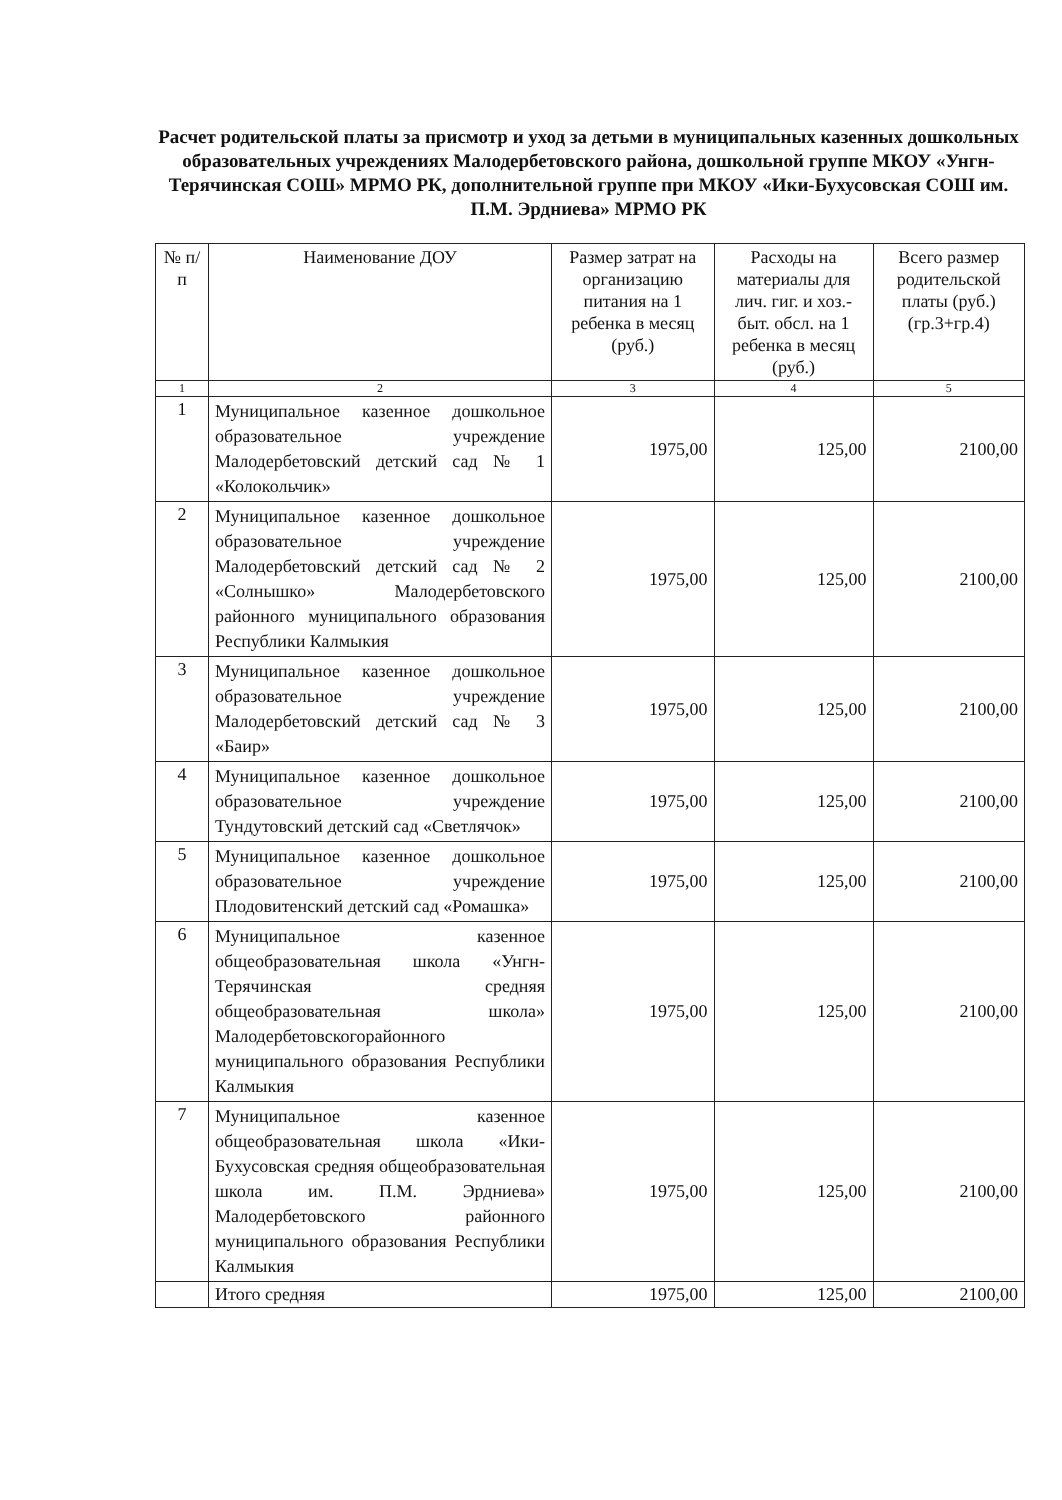Расчет родительской платы за присмотр и уход за детьми в муниципальных казенных дошкольных образовательных учреждениях Малодербетовского района, дошкольной группе МКОУ «Унгн-Терячинская СОШ» МРМО РК, дополнительной группе при МКОУ «Ики-Бухусовская СОШ им. П.М. Эрдниева» МРМО РК
| № п/п | Наименование ДОУ | Размер затрат на организацию питания на 1 ребенка в месяц (руб.) | Расходы на материалы для лич. гиг. и хоз.-быт. обсл. на 1 ребенка в месяц (руб.) | Всего размер родительской платы (руб.) (гр.3+гр.4) |
| --- | --- | --- | --- | --- |
| 1 | 2 | 3 | 4 | 5 |
| 1 | Муниципальное казенное дошкольное образовательное учреждение Малодербетовский детский сад № 1 «Колокольчик» | 1975,00 | 125,00 | 2100,00 |
| 2 | Муниципальное казенное дошкольное образовательное учреждение Малодербетовский детский сад № 2 «Солнышко» Малодербетовского районного муниципального образования Республики Калмыкия | 1975,00 | 125,00 | 2100,00 |
| 3 | Муниципальное казенное дошкольное образовательное учреждение Малодербетовский детский сад № 3 «Баир» | 1975,00 | 125,00 | 2100,00 |
| 4 | Муниципальное казенное дошкольное образовательное учреждение Тундутовский детский сад «Светлячок» | 1975,00 | 125,00 | 2100,00 |
| 5 | Муниципальное казенное дошкольное образовательное учреждение Плодовитенский детский сад «Ромашка» | 1975,00 | 125,00 | 2100,00 |
| 6 | Муниципальное казенное общеобразовательная школа «Унгн-Терячинская средняя общеобразовательная школа» Малодербетовскогорайонного муниципального образования Республики Калмыкия | 1975,00 | 125,00 | 2100,00 |
| 7 | Муниципальное казенное общеобразовательная школа «Ики-Бухусовская средняя общеобразовательная школа им. П.М. Эрдниева» Малодербетовского районного муниципального образования Республики Калмыкия | 1975,00 | 125,00 | 2100,00 |
| | Итого средняя | 1975,00 | 125,00 | 2100,00 |